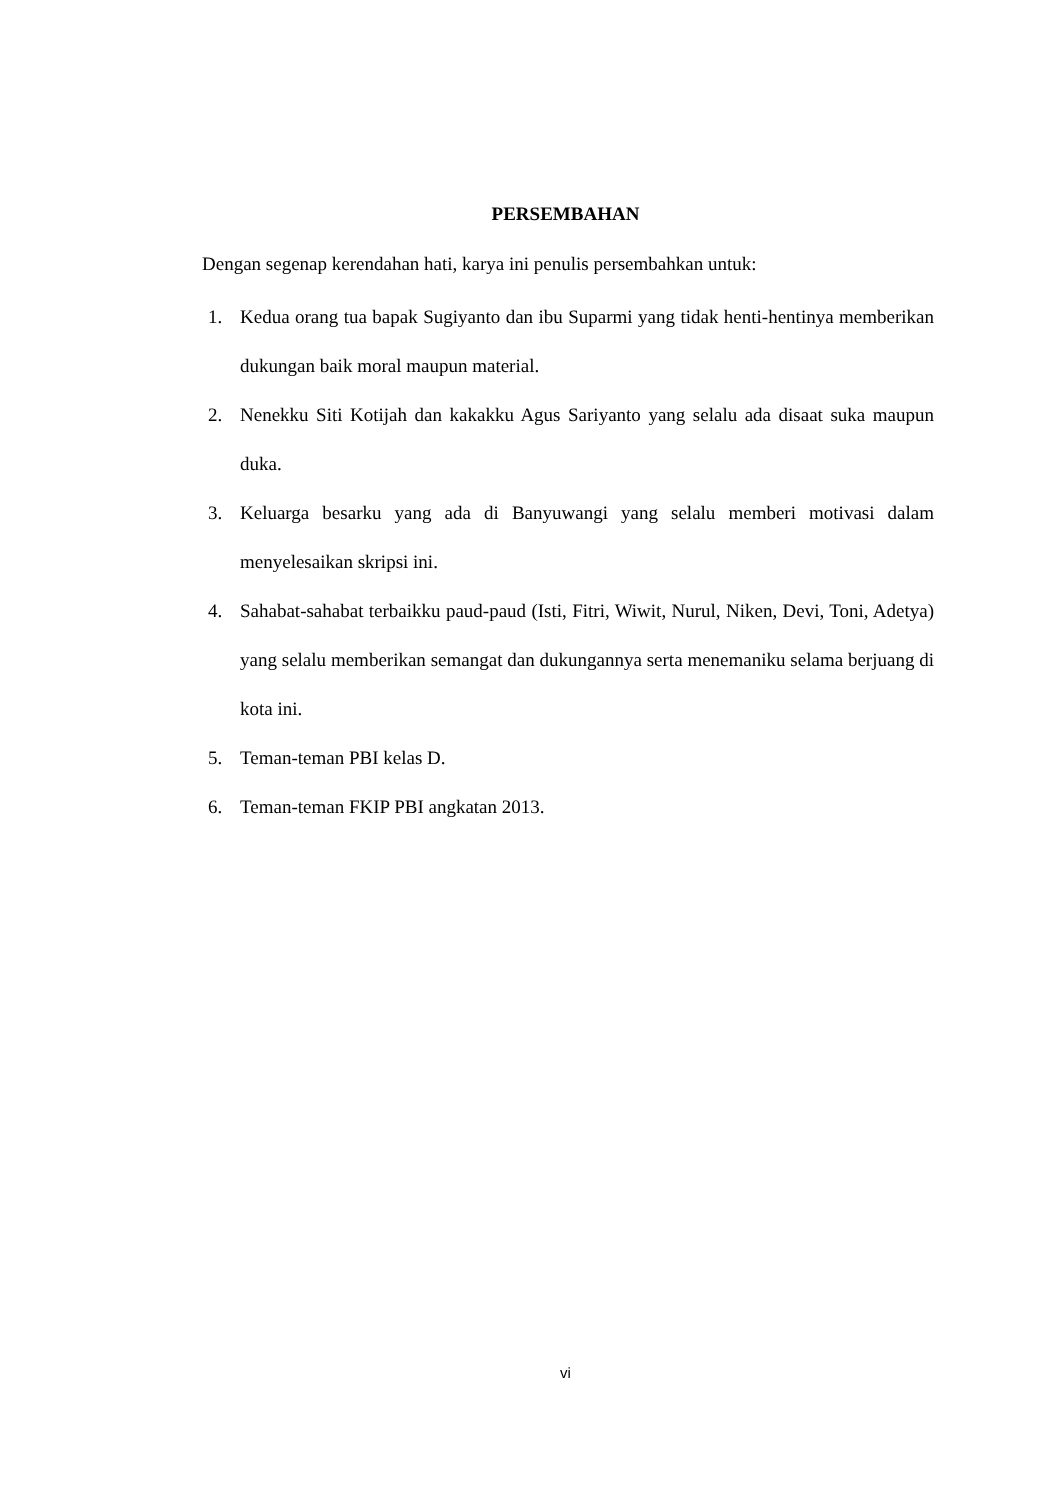PERSEMBAHAN
Dengan segenap kerendahan hati, karya ini penulis persembahkan untuk:
1. Kedua orang tua bapak Sugiyanto dan ibu Suparmi yang tidak henti-hentinya memberikan dukungan baik moral maupun material.
2. Nenekku Siti Kotijah dan kakakku Agus Sariyanto yang selalu ada disaat suka maupun duka.
3. Keluarga besarku yang ada di Banyuwangi yang selalu memberi motivasi dalam menyelesaikan skripsi ini.
4. Sahabat-sahabat terbaikku paud-paud (Isti, Fitri, Wiwit, Nurul, Niken, Devi, Toni, Adetya) yang selalu memberikan semangat dan dukungannya serta menemaniku selama berjuang di kota ini.
5. Teman-teman PBI kelas D.
6. Teman-teman FKIP PBI angkatan 2013.
vi